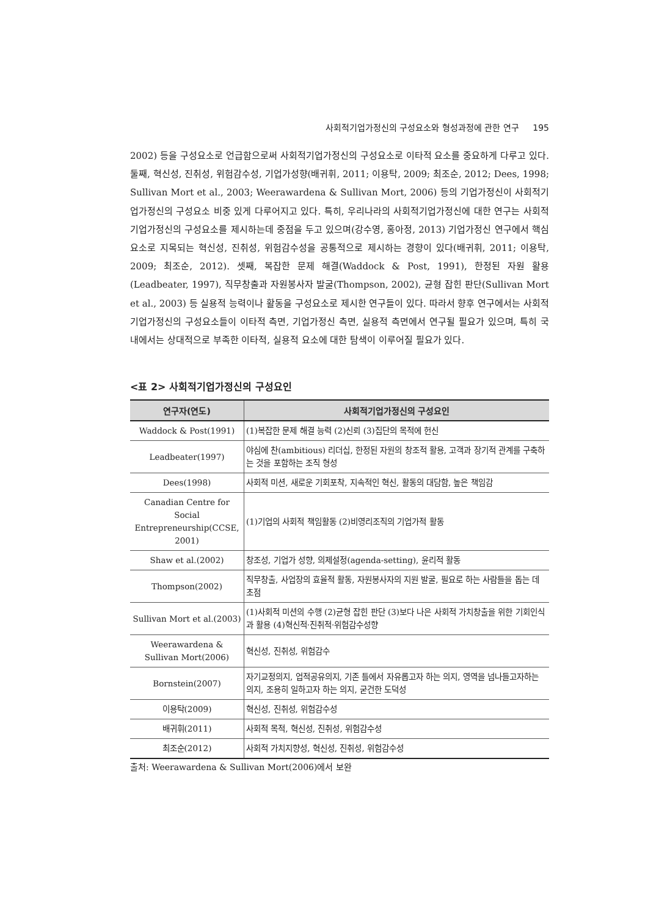사회적기업가정신의 구성요소와 형성과정에 관한 연구 195
2002) 등을 구성요소로 언급함으로써 사회적기업가정신의 구성요소로 이타적 요소를 중요하게 다루고 있다. 둘째, 혁신성, 진취성, 위험감수성, 기업가성향(배귀휘, 2011; 이용탁, 2009; 최조순, 2012; Dees, 1998; Sullivan Mort et al., 2003; Weerawardena & Sullivan Mort, 2006) 등의 기업가정신이 사회적기업가정신의 구성요소 비중 있게 다루어지고 있다. 특히, 우리나라의 사회적기업가정신에 대한 연구는 사회적기업가정신의 구성요소를 제시하는데 중점을 두고 있으며(강수영, 홍아정, 2013) 기업가정신 연구에서 핵심 요소로 지목되는 혁신성, 진취성, 위험감수성을 공통적으로 제시하는 경향이 있다(배귀휘, 2011; 이용탁, 2009; 최조순, 2012). 셋째, 복잡한 문제 해결(Waddock & Post, 1991), 한정된 자원 활용(Leadbeater, 1997), 직무창출과 자원봉사자 발굴(Thompson, 2002), 균형 잡힌 판단(Sullivan Mort et al., 2003) 등 실용적 능력이나 활동을 구성요소로 제시한 연구들이 있다. 따라서 향후 연구에서는 사회적기업가정신의 구성요소들이 이타적 측면, 기업가정신 측면, 실용적 측면에서 연구될 필요가 있으며, 특히 국내에서는 상대적으로 부족한 이타적, 실용적 요소에 대한 탐색이 이루어질 필요가 있다.
<표 2> 사회적기업가정신의 구성요인
| 연구자(연도) | 사회적기업가정신의 구성요인 |
| --- | --- |
| Waddock & Post(1991) | (1)복잡한 문제 해결 능력 (2)신뢰 (3)집단의 목적에 헌신 |
| Leadbeater(1997) | 야심에 찬(ambitious) 리더십, 한정된 자원의 창조적 활용, 고객과 장기적 관계를 구축하는 것을 포함하는 조직 형성 |
| Dees(1998) | 사회적 미션, 새로운 기회포착, 지속적인 혁신, 활동의 대담함, 높은 책임감 |
| Canadian Centre for Social Entrepreneurship(CCSE, 2001) | (1)기업의 사회적 책임활동 (2)비영리조직의 기업가적 활동 |
| Shaw et al.(2002) | 창조성, 기업가 성향, 의제설정(agenda-setting), 윤리적 활동 |
| Thompson(2002) | 직무창출, 사업장의 효율적 활동, 자원봉사자의 지원 발굴, 필요로 하는 사람들을 돕는 데 초점 |
| Sullivan Mort et al.(2003) | (1)사회적 미션의 수행 (2)균형 잡힌 판단 (3)보다 나은 사회적 가치창출을 위한 기회인식과 활용 (4)혁신적·진취적·위험감수성향 |
| Weerawardena & Sullivan Mort(2006) | 혁신성, 진취성, 위험감수 |
| Bornstein(2007) | 자기교정의지, 업적공유의지, 기존 틀에서 자유롭고자 하는 의지, 영역을 넘나들고자하는 의지, 조용히 일하고자 하는 의지, 굳건한 도덕성 |
| 이용탁(2009) | 혁신성, 진취성, 위험감수성 |
| 배귀휘(2011) | 사회적 목적, 혁신성, 진취성, 위험감수성 |
| 최조순(2012) | 사회적 가치지향성, 혁신성, 진취성, 위험감수성 |
출처: Weerawardena & Sullivan Mort(2006)에서 보완